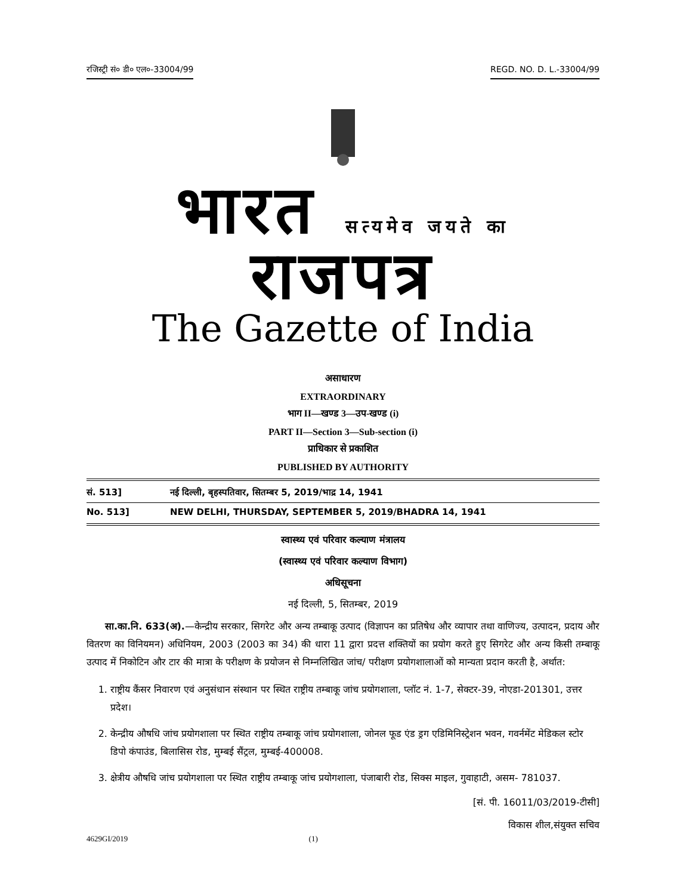रजिस्ट्री सं० डी० एल०-33004/99 REGD. NO. D. L.-33004/99
भारत सत्यमेव जयते का राजपत्र
The Gazette of India
असाधारण
EXTRAORDINARY
भाग II—खण्ड 3—उप-खण्ड (i)
PART II—Section 3—Sub-section (i)
प्राधिकार से प्रकाशित
PUBLISHED BY AUTHORITY
सं. 513] नई दिल्ली, बृहस्पतिवार, सितम्बर 5, 2019/भाद्र 14, 1941
No. 513] NEW DELHI, THURSDAY, SEPTEMBER 5, 2019/BHADRA 14, 1941
स्वास्थ्य एवं परिवार कल्याण मंत्रालय
(स्वास्थ्य एवं परिवार कल्याण विभाग)
अधिसूचना
नई दिल्ली, 5, सितम्बर, 2019
सा.का.नि. 633(अ).—केन्द्रीय सरकार, सिगरेट और अन्य तम्बाकू उत्पाद (विज्ञापन का प्रतिषेध और व्यापार तथा वाणिज्य, उत्पादन, प्रदाय और वितरण का विनियमन) अधिनियम, 2003 (2003 का 34) की धारा 11 द्वारा प्रदत्त शक्तियों का प्रयोग करते हुए सिगरेट और अन्य किसी तम्बाकू उत्पाद में निकोटिन और टार की मात्रा के परीक्षण के प्रयोजन से निम्नलिखित जांच/ परीक्षण प्रयोगशालाओं को मान्यता प्रदान करती है, अर्थात:
1. राष्ट्रीय कैंसर निवारण एवं अनुसंधान संस्थान पर स्थित राष्ट्रीय तम्बाकू जांच प्रयोगशाला, प्लॉट नं. 1-7, सेक्टर-39, नोएडा-201301, उत्तर प्रदेश।
2. केन्द्रीय औषधि जांच प्रयोगशाला पर स्थित राष्ट्रीय तम्बाकू जांच प्रयोगशाला, जोनल फूड एंड ड्रग एडिमिनिस्ट्रेशन भवन, गवर्नमेंट मेडिकल स्टोर डिपो कंपाउंड, बिलासिस रोड, मुम्बई सैंट्रल, मुम्बई-400008.
3. क्षेत्रीय औषधि जांच प्रयोगशाला पर स्थित राष्ट्रीय तम्बाकू जांच प्रयोगशाला, पंजाबारी रोड, सिक्स माइल, गुवाहाटी, असम- 781037.
[सं. पी. 16011/03/2019-टीसी]
विकास शील,संयुक्त सचिव
4629GI/2019 (1)